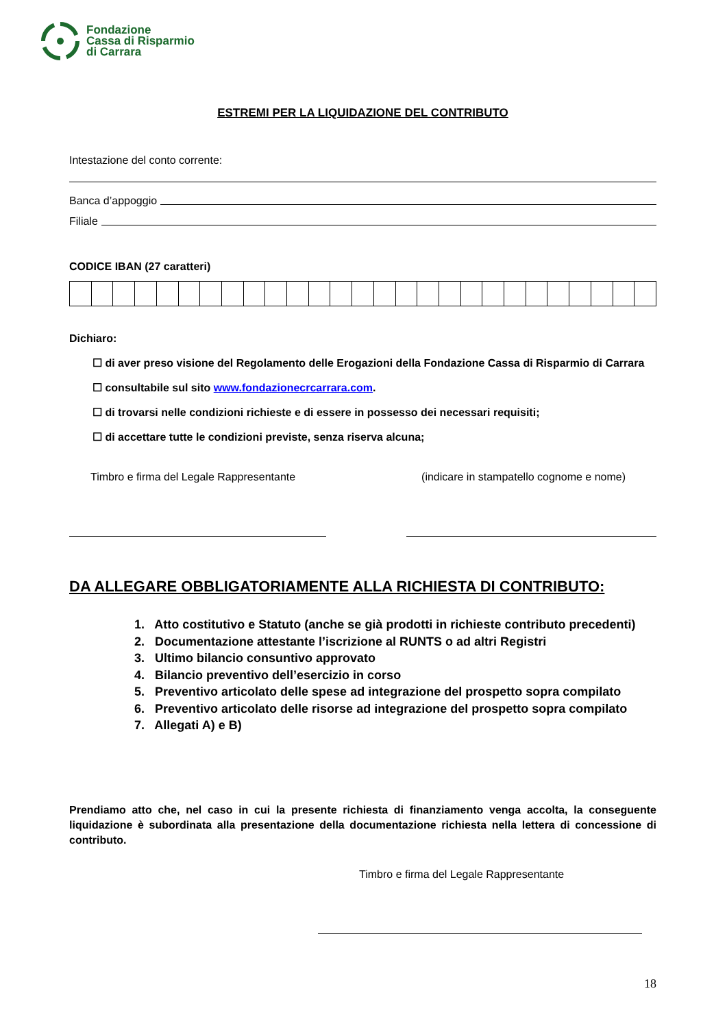Fondazione
Cassa di Risparmio
di Carrara
ESTREMI PER LA LIQUIDAZIONE DEL CONTRIBUTO
Intestazione del conto corrente:
Banca d’appoggio
Filiale
CODICE IBAN (27 caratteri)
Dichiaro:
☐ di aver preso visione del Regolamento delle Erogazioni della Fondazione Cassa di Risparmio di Carrara
☐ consultabile sul sito www.fondazionecrcarrara.com.
☐ di trovarsi nelle condizioni richieste e di essere in possesso dei necessari requisiti;
☐ di accettare tutte le condizioni previste, senza riserva alcuna;
Timbro e firma del Legale Rappresentante (indicare in stampatello cognome e nome)
DA ALLEGARE OBBLIGATORIAMENTE ALLA RICHIESTA DI CONTRIBUTO:
1. Atto costitutivo e Statuto (anche se già prodotti in richieste contributo precedenti)
2. Documentazione attestante l’iscrizione al RUNTS o ad altri Registri
3. Ultimo bilancio consuntivo approvato
4. Bilancio preventivo dell’esercizio in corso
5. Preventivo articolato delle spese ad integrazione del prospetto sopra compilato
6. Preventivo articolato delle risorse ad integrazione del prospetto sopra compilato
7. Allegati A) e B)
Prendiamo atto che, nel caso in cui la presente richiesta di finanziamento venga accolta, la conseguente liquidazione è subordinata alla presentazione della documentazione richiesta nella lettera di concessione di contributo.
Timbro e firma del Legale Rappresentante
18